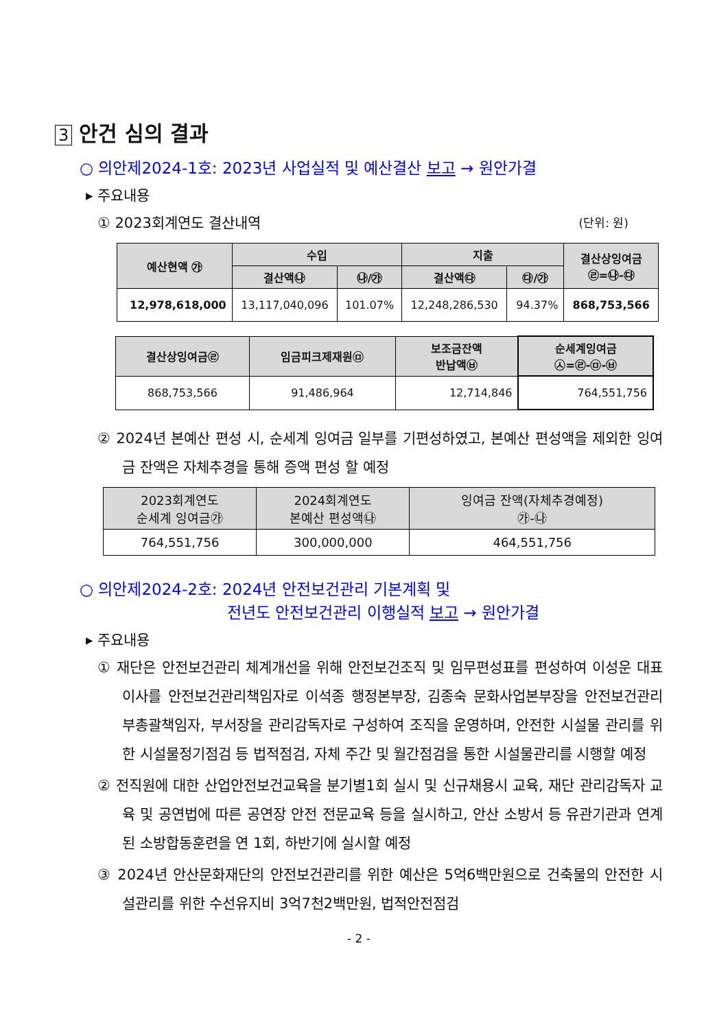3 안건 심의 결과
○ 의안제2024-1호: 2023년 사업실적 및 예산결산 보고 → 원안가결
▸ 주요내용
① 2023회계연도 결산내역 (단위: 원)
| 예산현액 ㉮ | 수입 | | 지출 | | 결산상잉여금 ㉣=㉯-㉰ |
| --- | --- | --- | --- | --- | --- |
| | 결산액㉯ | ㉯/㉮ | 결산액㉰ | ㉰/㉮ | |
| 12,978,618,000 | 13,117,040,096 | 101.07% | 12,248,286,530 | 94.37% | 868,753,566 |
| 결산상잉여금㉣ | 임금피크제재원㉤ | 보조금잔액 반납액㉥ | 순세계잉여금 ㉦=㉣-㉤-㉥ |
| --- | --- | --- | --- |
| 868,753,566 | 91,486,964 | 12,714,846 | 764,551,756 |
② 2024년 본예산 편성 시, 순세계 잉여금 일부를 기편성하였고, 본예산 편성액을 제외한 잉여금 잔액은 자체추경을 통해 증액 편성 할 예정
| 2023회계연도 순세계 잉여금㉮ | 2024회계연도 본예산 편성액㉯ | 잉여금 잔액(자체추경예정) ㉮-㉯ |
| --- | --- | --- |
| 764,551,756 | 300,000,000 | 464,551,756 |
○ 의안제2024-2호: 2024년 안전보건관리 기본계획 및
전년도 안전보건관리 이행실적 보고 → 원안가결
▸ 주요내용
① 재단은 안전보건관리 체계개선을 위해 안전보건조직 및 임무편성표를 편성하여 이성운 대표이사를 안전보건관리책임자로 이석종 행정본부장, 김종숙 문화사업본부장을 안전보건관리 부총괄책임자, 부서장을 관리감독자로 구성하여 조직을 운영하며, 안전한 시설물 관리를 위한 시설물정기점검 등 법적점검, 자체 주간 및 월간점검을 통한 시설물관리를 시행할 예정
② 전직원에 대한 산업안전보건교육을 분기별1회 실시 및 신규채용시 교육, 재단 관리감독자 교육 및 공연법에 따른 공연장 안전 전문교육 등을 실시하고, 안산 소방서 등 유관기관과 연계된 소방합동훈련을 연 1회, 하반기에 실시할 예정
③ 2024년 안산문화재단의 안전보건관리를 위한 예산은 5억6백만원으로 건축물의 안전한 시설관리를 위한 수선유지비 3억7천2백만원, 법적안전점검
- 2 -